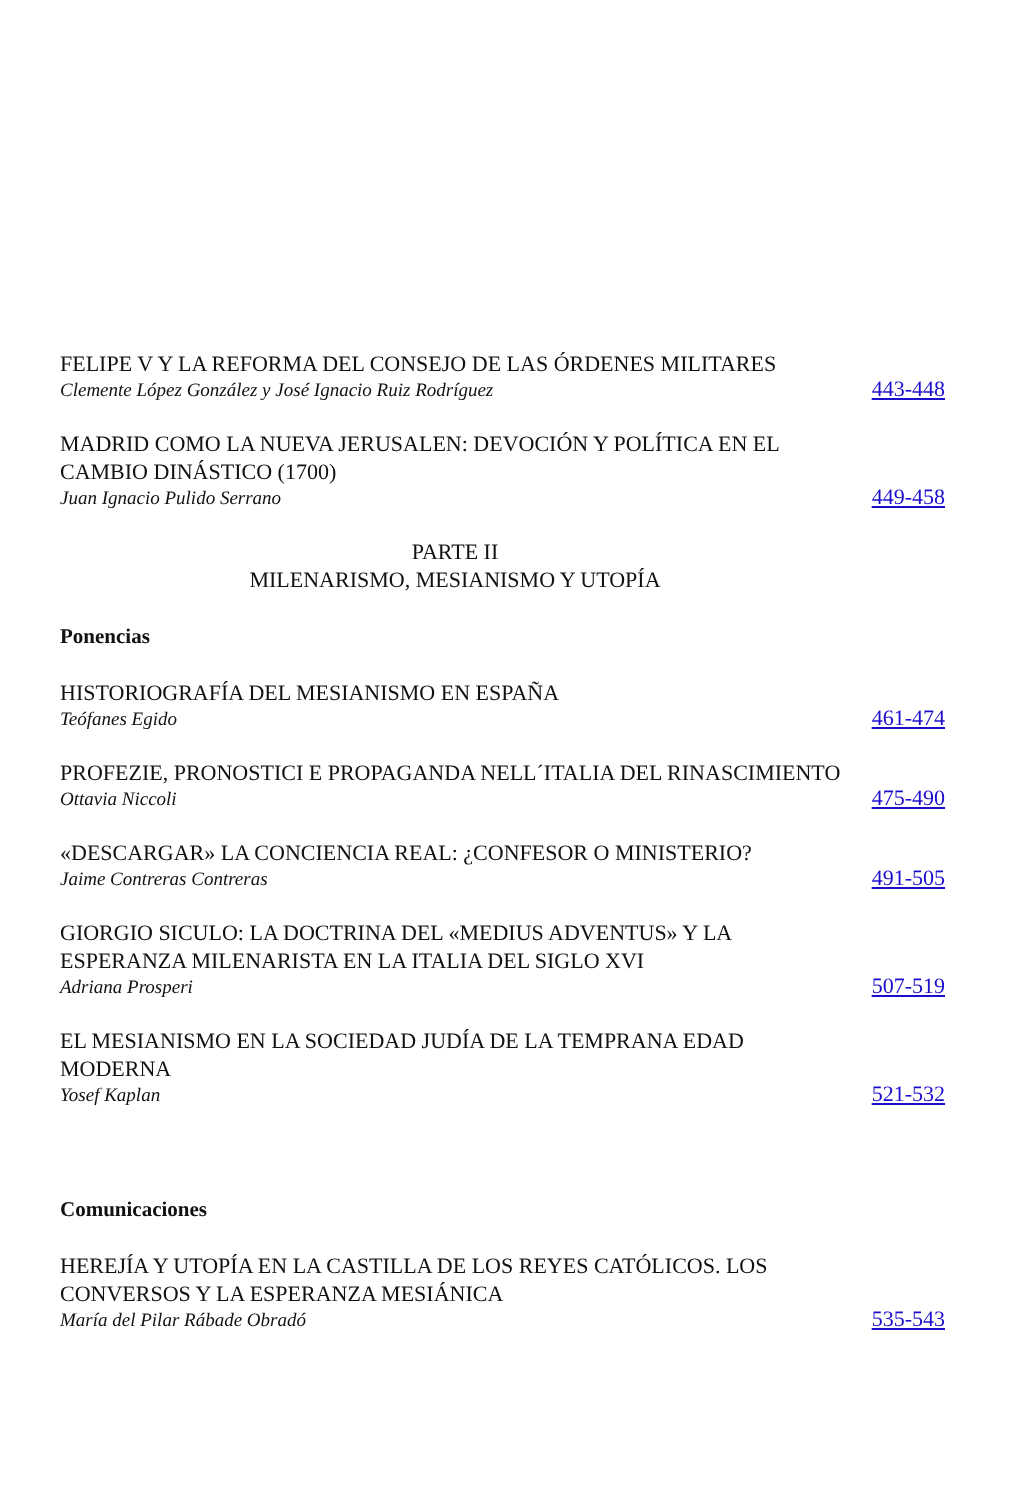FELIPE V Y LA REFORMA DEL CONSEJO DE LAS ÓRDENES MILITARES
Clemente López González y José Ignacio Ruiz Rodríguez
443-448
MADRID COMO LA NUEVA JERUSALEN: DEVOCIÓN Y POLÍTICA EN EL CAMBIO DINÁSTICO (1700)
Juan Ignacio Pulido Serrano
449-458
PARTE II
MILENARISMO, MESIANISMO Y UTOPÍA
Ponencias
HISTORIOGRAFÍA DEL MESIANISMO EN ESPAÑA
Teófanes Egido
461-474
PROFEZIE, PRONOSTICI E PROPAGANDA NELL´ITALIA DEL RINASCIMIENTO
Ottavia Niccoli
475-490
«DESCARGAR» LA CONCIENCIA REAL: ¿CONFESOR O MINISTERIO?
Jaime Contreras Contreras
491-505
GIORGIO SICULO: LA DOCTRINA DEL «MEDIUS ADVENTUS» Y LA ESPERANZA MILENARISTA EN LA ITALIA DEL SIGLO XVI
Adriana Prosperi
507-519
EL MESIANISMO EN LA SOCIEDAD JUDÍA DE LA TEMPRANA EDAD MODERNA
Yosef Kaplan
521-532
Comunicaciones
HEREJÍA Y UTOPÍA EN LA CASTILLA DE LOS REYES CATÓLICOS. LOS CONVERSOS Y LA ESPERANZA MESIÁNICA
María del Pilar Rábade Obradó
535-543